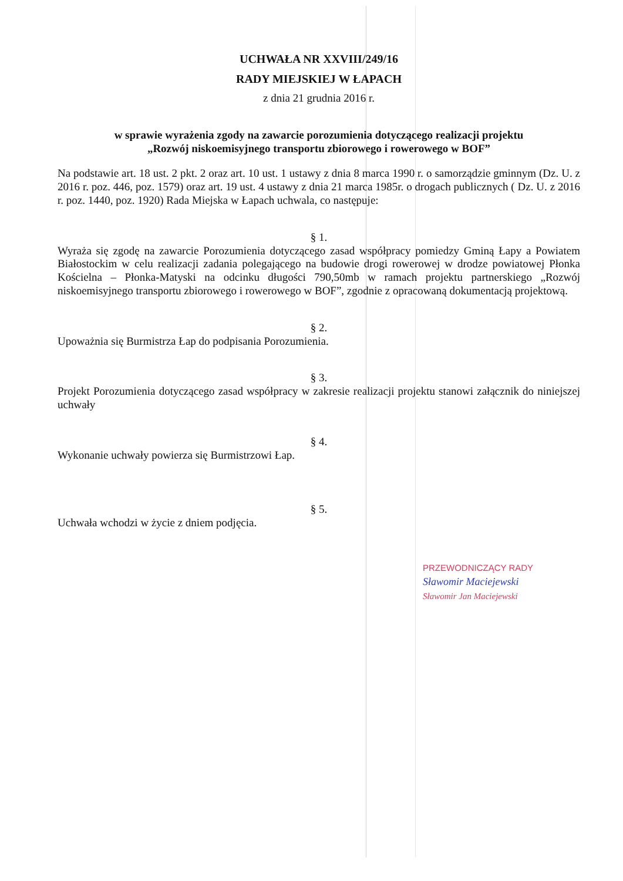UCHWAŁA NR XXVIII/249/16
RADY MIEJSKIEJ W ŁAPACH
z dnia 21 grudnia 2016 r.
w sprawie wyrażenia zgody na zawarcie porozumienia dotyczącego realizacji projektu
„Rozwój niskoemisyjnego transportu zbiorowego i rowerowego w BOF”
Na podstawie art. 18 ust. 2 pkt. 2 oraz art. 10 ust. 1 ustawy z dnia 8 marca 1990 r. o samorządzie gminnym (Dz. U. z 2016 r. poz. 446, poz. 1579) oraz art. 19 ust. 4 ustawy z dnia 21 marca 1985r. o drogach publicznych ( Dz. U. z 2016 r. poz. 1440, poz. 1920) Rada Miejska w Łapach uchwala, co następuje:
§ 1.
Wyraża się zgodę na zawarcie Porozumienia dotyczącego zasad współpracy pomiedzy Gminą Łapy a Powiatem Białostockim w celu realizacji zadania polegającego na budowie drogi rowerowej w drodze powiatowej Płonka Kościelna – Płonka-Matyski na odcinku długości 790,50mb w ramach projektu partnerskiego „Rozwój niskoemisyjnego transportu zbiorowego i rowerowego w BOF”, zgodnie z opracowaną dokumentacją projektową.
§ 2.
Upoważnia się Burmistrza Łap do podpisania Porozumienia.
§ 3.
Projekt Porozumienia dotyczącego zasad współpracy w zakresie realizacji projektu stanowi załącznik do niniejszej uchwały
§ 4.
Wykonanie uchwały powierza się Burmistrzowi Łap.
§ 5.
Uchwała wchodzi w życie z dniem podjęcia.
PRZEWODNICZĄCY RADY
Sławomir Maciejewski
Sławomir Jan Maciejewski